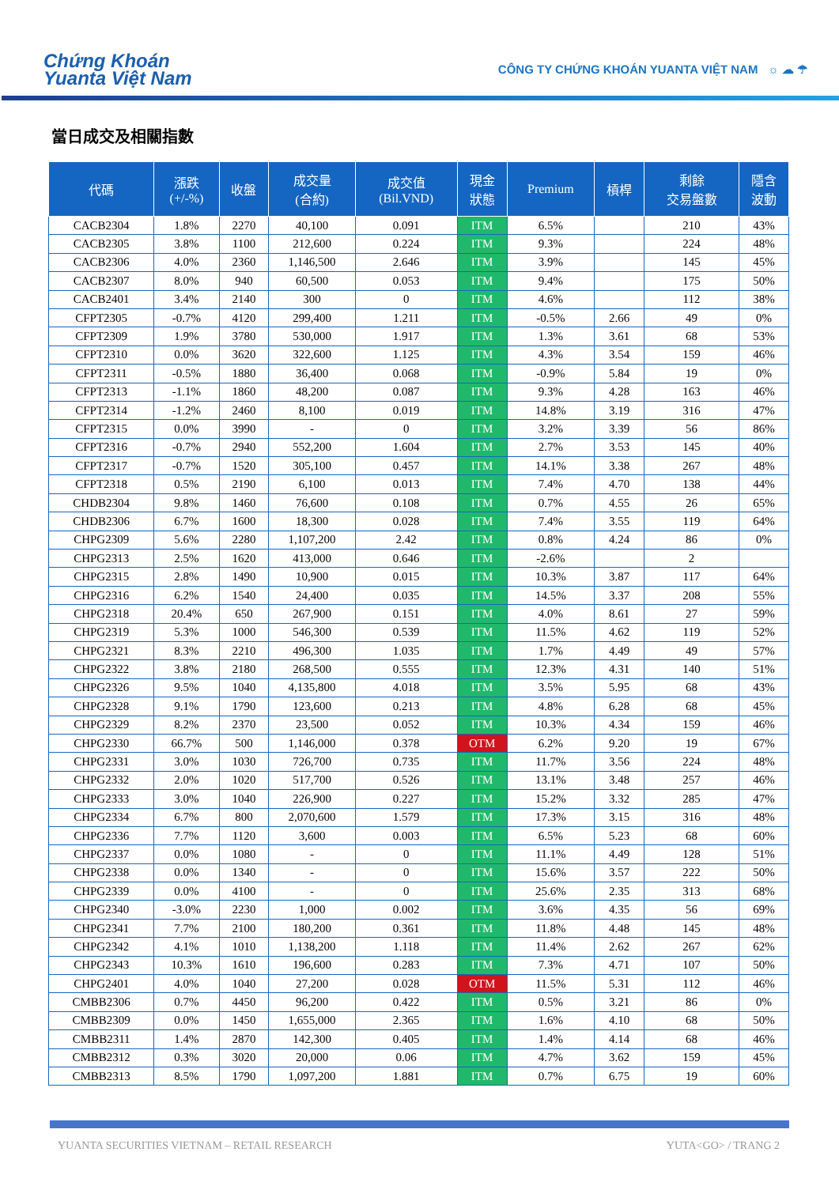Chứng Khoán
Yuanta Việt Nam
CÔNG TY CHỨNG KHOÁN YUANTA VIỆT NAM ☼ ☁ ☂
當日成交及相關指數
| 代碼 | 漲跌 (+/-%) | 收盤 | 成交量 (合約) | 成交值 (Bil.VND) | 現金 狀態 | Premium | 槓桿 | 剩餘 交易盤數 | 隱含 波動 |
| --- | --- | --- | --- | --- | --- | --- | --- | --- | --- |
| CACB2304 | 1.8% | 2270 | 40,100 | 0.091 | ITM | 6.5% | | 210 | 43% |
| CACB2305 | 3.8% | 1100 | 212,600 | 0.224 | ITM | 9.3% | | 224 | 48% |
| CACB2306 | 4.0% | 2360 | 1,146,500 | 2.646 | ITM | 3.9% | | 145 | 45% |
| CACB2307 | 8.0% | 940 | 60,500 | 0.053 | ITM | 9.4% | | 175 | 50% |
| CACB2401 | 3.4% | 2140 | 300 | 0 | ITM | 4.6% | | 112 | 38% |
| CFPT2305 | -0.7% | 4120 | 299,400 | 1.211 | ITM | -0.5% | 2.66 | 49 | 0% |
| CFPT2309 | 1.9% | 3780 | 530,000 | 1.917 | ITM | 1.3% | 3.61 | 68 | 53% |
| CFPT2310 | 0.0% | 3620 | 322,600 | 1.125 | ITM | 4.3% | 3.54 | 159 | 46% |
| CFPT2311 | -0.5% | 1880 | 36,400 | 0.068 | ITM | -0.9% | 5.84 | 19 | 0% |
| CFPT2313 | -1.1% | 1860 | 48,200 | 0.087 | ITM | 9.3% | 4.28 | 163 | 46% |
| CFPT2314 | -1.2% | 2460 | 8,100 | 0.019 | ITM | 14.8% | 3.19 | 316 | 47% |
| CFPT2315 | 0.0% | 3990 | - | 0 | ITM | 3.2% | 3.39 | 56 | 86% |
| CFPT2316 | -0.7% | 2940 | 552,200 | 1.604 | ITM | 2.7% | 3.53 | 145 | 40% |
| CFPT2317 | -0.7% | 1520 | 305,100 | 0.457 | ITM | 14.1% | 3.38 | 267 | 48% |
| CFPT2318 | 0.5% | 2190 | 6,100 | 0.013 | ITM | 7.4% | 4.70 | 138 | 44% |
| CHDB2304 | 9.8% | 1460 | 76,600 | 0.108 | ITM | 0.7% | 4.55 | 26 | 65% |
| CHDB2306 | 6.7% | 1600 | 18,300 | 0.028 | ITM | 7.4% | 3.55 | 119 | 64% |
| CHPG2309 | 5.6% | 2280 | 1,107,200 | 2.42 | ITM | 0.8% | 4.24 | 86 | 0% |
| CHPG2313 | 2.5% | 1620 | 413,000 | 0.646 | ITM | -2.6% | | 2 | |
| CHPG2315 | 2.8% | 1490 | 10,900 | 0.015 | ITM | 10.3% | 3.87 | 117 | 64% |
| CHPG2316 | 6.2% | 1540 | 24,400 | 0.035 | ITM | 14.5% | 3.37 | 208 | 55% |
| CHPG2318 | 20.4% | 650 | 267,900 | 0.151 | ITM | 4.0% | 8.61 | 27 | 59% |
| CHPG2319 | 5.3% | 1000 | 546,300 | 0.539 | ITM | 11.5% | 4.62 | 119 | 52% |
| CHPG2321 | 8.3% | 2210 | 496,300 | 1.035 | ITM | 1.7% | 4.49 | 49 | 57% |
| CHPG2322 | 3.8% | 2180 | 268,500 | 0.555 | ITM | 12.3% | 4.31 | 140 | 51% |
| CHPG2326 | 9.5% | 1040 | 4,135,800 | 4.018 | ITM | 3.5% | 5.95 | 68 | 43% |
| CHPG2328 | 9.1% | 1790 | 123,600 | 0.213 | ITM | 4.8% | 6.28 | 68 | 45% |
| CHPG2329 | 8.2% | 2370 | 23,500 | 0.052 | ITM | 10.3% | 4.34 | 159 | 46% |
| CHPG2330 | 66.7% | 500 | 1,146,000 | 0.378 | OTM | 6.2% | 9.20 | 19 | 67% |
| CHPG2331 | 3.0% | 1030 | 726,700 | 0.735 | ITM | 11.7% | 3.56 | 224 | 48% |
| CHPG2332 | 2.0% | 1020 | 517,700 | 0.526 | ITM | 13.1% | 3.48 | 257 | 46% |
| CHPG2333 | 3.0% | 1040 | 226,900 | 0.227 | ITM | 15.2% | 3.32 | 285 | 47% |
| CHPG2334 | 6.7% | 800 | 2,070,600 | 1.579 | ITM | 17.3% | 3.15 | 316 | 48% |
| CHPG2336 | 7.7% | 1120 | 3,600 | 0.003 | ITM | 6.5% | 5.23 | 68 | 60% |
| CHPG2337 | 0.0% | 1080 | - | 0 | ITM | 11.1% | 4.49 | 128 | 51% |
| CHPG2338 | 0.0% | 1340 | - | 0 | ITM | 15.6% | 3.57 | 222 | 50% |
| CHPG2339 | 0.0% | 4100 | - | 0 | ITM | 25.6% | 2.35 | 313 | 68% |
| CHPG2340 | -3.0% | 2230 | 1,000 | 0.002 | ITM | 3.6% | 4.35 | 56 | 69% |
| CHPG2341 | 7.7% | 2100 | 180,200 | 0.361 | ITM | 11.8% | 4.48 | 145 | 48% |
| CHPG2342 | 4.1% | 1010 | 1,138,200 | 1.118 | ITM | 11.4% | 2.62 | 267 | 62% |
| CHPG2343 | 10.3% | 1610 | 196,600 | 0.283 | ITM | 7.3% | 4.71 | 107 | 50% |
| CHPG2401 | 4.0% | 1040 | 27,200 | 0.028 | OTM | 11.5% | 5.31 | 112 | 46% |
| CMBB2306 | 0.7% | 4450 | 96,200 | 0.422 | ITM | 0.5% | 3.21 | 86 | 0% |
| CMBB2309 | 0.0% | 1450 | 1,655,000 | 2.365 | ITM | 1.6% | 4.10 | 68 | 50% |
| CMBB2311 | 1.4% | 2870 | 142,300 | 0.405 | ITM | 1.4% | 4.14 | 68 | 46% |
| CMBB2312 | 0.3% | 3020 | 20,000 | 0.06 | ITM | 4.7% | 3.62 | 159 | 45% |
| CMBB2313 | 8.5% | 1790 | 1,097,200 | 1.881 | ITM | 0.7% | 6.75 | 19 | 60% |
YUANTA SECURITIES VIETNAM – RETAIL RESEARCH YUTA<GO> / TRANG 2